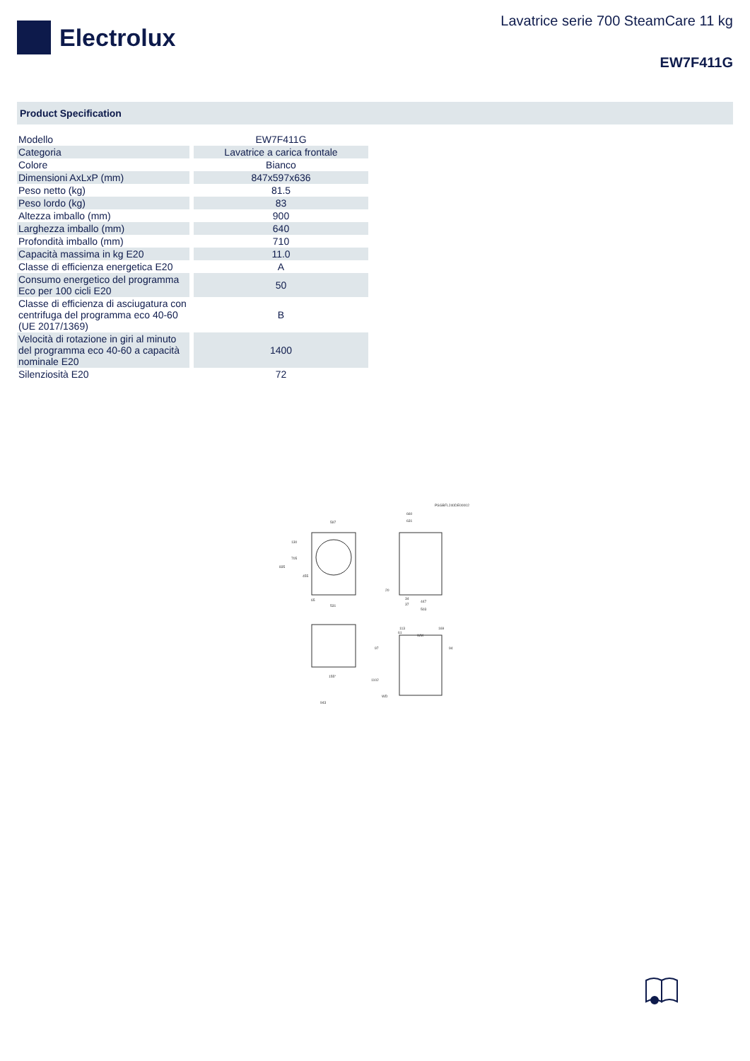Electrolux
Lavatrice serie 700 SteamCare 11 kg
EW7F411G
Product Specification
| Modello | EW7F411G |
| Categoria | Lavatrice a carica frontale |
| Colore | Bianco |
| Dimensioni AxLxP (mm) | 847x597x636 |
| Peso netto (kg) | 81.5 |
| Peso lordo (kg) | 83 |
| Altezza imballo (mm) | 900 |
| Larghezza imballo (mm) | 640 |
| Profondità imballo (mm) | 710 |
| Capacità massima in kg E20 | 11.0 |
| Classe di efficienza energetica E20 | A |
| Consumo energetico del programma Eco per 100 cicli E20 | 50 |
| Classe di efficienza di asciugatura con centrifuga del programma eco 40-60 (UE 2017/1369) | B |
| Velocità di rotazione in giri al minuto del programma eco 40-60 a capacità nominale E20 | 1400 |
| Silenziosità E20 | 72 |
PSGBFL240DE00002
597
660
631
835
130
705
455
65
531
20
34
37
447
503
113
61
169
WM
97
94
1102
155°
WD
943